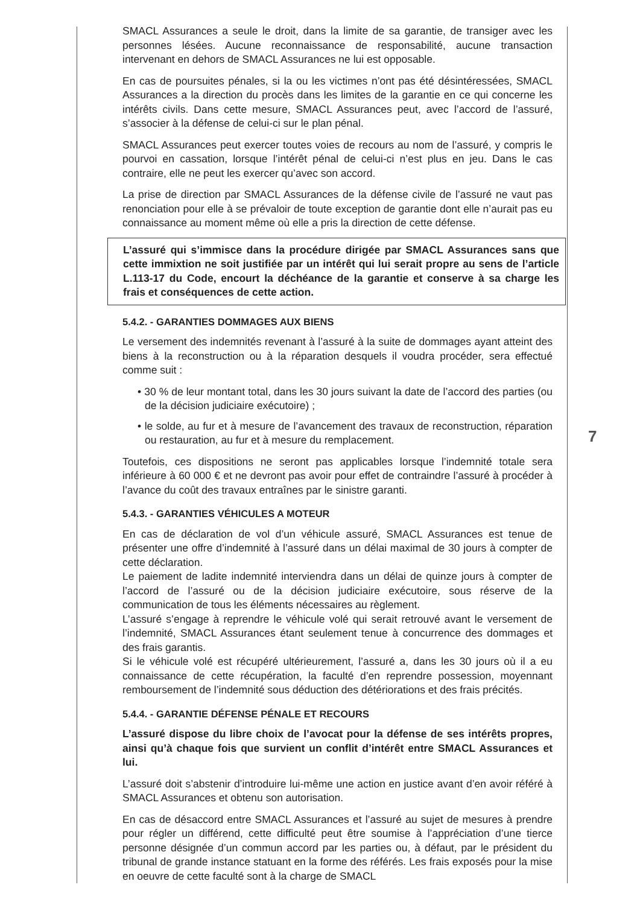SMACL Assurances a seule le droit, dans la limite de sa garantie, de transiger avec les personnes lésées. Aucune reconnaissance de responsabilité, aucune transaction intervenant en dehors de SMACL Assurances ne lui est opposable.
En cas de poursuites pénales, si la ou les victimes n’ont pas été désintéressées, SMACL Assurances a la direction du procès dans les limites de la garantie en ce qui concerne les intérêts civils. Dans cette mesure, SMACL Assurances peut, avec l’accord de l’assuré, s’associer à la défense de celui-ci sur le plan pénal.
SMACL Assurances peut exercer toutes voies de recours au nom de l’assuré, y compris le pourvoi en cassation, lorsque l’intérêt pénal de celui-ci n’est plus en jeu. Dans le cas contraire, elle ne peut les exercer qu’avec son accord.
La prise de direction par SMACL Assurances de la défense civile de l’assuré ne vaut pas renonciation pour elle à se prévaloir de toute exception de garantie dont elle n’aurait pas eu connaissance au moment même où elle a pris la direction de cette défense.
L’assuré qui s’immisce dans la procédure dirigée par SMACL Assurances sans que cette immixtion ne soit justifiée par un intérêt qui lui serait propre au sens de l’article L.113-17 du Code, encourt la déchéance de la garantie et conserve à sa charge les frais et conséquences de cette action.
5.4.2. - GARANTIES DOMMAGES AUX BIENS
Le versement des indemnités revenant à l’assuré à la suite de dommages ayant atteint des biens à la reconstruction ou à la réparation desquels il voudra procéder, sera effectué comme suit :
• 30 % de leur montant total, dans les 30 jours suivant la date de l’accord des parties (ou de la décision judiciaire exécutoire) ;
• le solde, au fur et à mesure de l’avancement des travaux de reconstruction, réparation ou restauration, au fur et à mesure du remplacement.
Toutefois, ces dispositions ne seront pas applicables lorsque l’indemnité totale sera inférieure à 60 000 € et ne devront pas avoir pour effet de contraindre l’assuré à procéder à l’avance du coût des travaux entraînes par le sinistre garanti.
5.4.3. - GARANTIES VÉHICULES A MOTEUR
En cas de déclaration de vol d’un véhicule assuré, SMACL Assurances est tenue de présenter une offre d’indemnité à l’assuré dans un délai maximal de 30 jours à compter de cette déclaration.
Le paiement de ladite indemnité interviendra dans un délai de quinze jours à compter de l’accord de l’assuré ou de la décision judiciaire exécutoire, sous réserve de la communication de tous les éléments nécessaires au règlement.
L’assuré s’engage à reprendre le véhicule volé qui serait retrouvé avant le versement de l’indemnité, SMACL Assurances étant seulement tenue à concurrence des dommages et des frais garantis.
Si le véhicule volé est récupéré ultérieurement, l’assuré a, dans les 30 jours où il a eu connaissance de cette récupération, la faculté d’en reprendre possession, moyennant remboursement de l’indemnité sous déduction des détériorations et des frais précités.
5.4.4. - GARANTIE DÉFENSE PÉNALE ET RECOURS
L’assuré dispose du libre choix de l’avocat pour la défense de ses intérêts propres, ainsi qu’à chaque fois que survient un conflit d’intérêt entre SMACL Assurances et lui.
L’assuré doit s’abstenir d’introduire lui-même une action en justice avant d’en avoir référé à SMACL Assurances et obtenu son autorisation.
En cas de désaccord entre SMACL Assurances et l’assuré au sujet de mesures à prendre pour régler un différend, cette difficulté peut être soumise à l’appréciation d’une tierce personne désignée d’un commun accord par les parties ou, à défaut, par le président du tribunal de grande instance statuant en la forme des référés. Les frais exposés pour la mise en oeuvre de cette faculté sont à la charge de SMACL
7